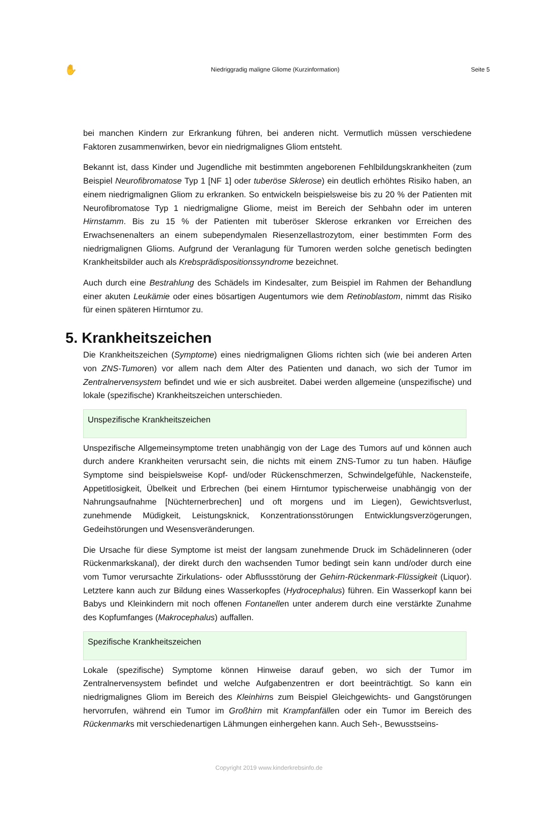✋ Niedriggradig maligne Gliome (Kurzinformation) Seite 5
bei manchen Kindern zur Erkrankung führen, bei anderen nicht. Vermutlich müssen verschiedene Faktoren zusammenwirken, bevor ein niedrigmalignes Gliom entsteht.
Bekannt ist, dass Kinder und Jugendliche mit bestimmten angeborenen Fehlbildungskrankheiten (zum Beispiel Neurofibromatose Typ 1 [NF 1] oder tuberöse Sklerose) ein deutlich erhöhtes Risiko haben, an einem niedrigmalignen Gliom zu erkranken. So entwickeln beispielsweise bis zu 20 % der Patienten mit Neurofibromatose Typ 1 niedrigmaligne Gliome, meist im Bereich der Sehbahn oder im unteren Hirnstamm. Bis zu 15 % der Patienten mit tuberöser Sklerose erkranken vor Erreichen des Erwachsenenalters an einem subependymalen Riesenzellastrozytom, einer bestimmten Form des niedrigmalignen Glioms. Aufgrund der Veranlagung für Tumoren werden solche genetisch bedingten Krankheitsbilder auch als Krebsprädispositionssyndrome bezeichnet.
Auch durch eine Bestrahlung des Schädels im Kindesalter, zum Beispiel im Rahmen der Behandlung einer akuten Leukämie oder eines bösartigen Augentumors wie dem Retinoblastom, nimmt das Risiko für einen späteren Hirntumor zu.
5. Krankheitszeichen
Die Krankheitszeichen (Symptome) eines niedrigmalignen Glioms richten sich (wie bei anderen Arten von ZNS-Tumoren) vor allem nach dem Alter des Patienten und danach, wo sich der Tumor im Zentralnervensystem befindet und wie er sich ausbreitet. Dabei werden allgemeine (unspezifische) und lokale (spezifische) Krankheitszeichen unterschieden.
Unspezifische Krankheitszeichen
Unspezifische Allgemeinsymptome treten unabhängig von der Lage des Tumors auf und können auch durch andere Krankheiten verursacht sein, die nichts mit einem ZNS-Tumor zu tun haben. Häufige Symptome sind beispielsweise Kopf- und/oder Rückenschmerzen, Schwindelgefühle, Nackensteife, Appetitlosigkeit, Übelkeit und Erbrechen (bei einem Hirntumor typischerweise unabhängig von der Nahrungsaufnahme [Nüchternerbrechen] und oft morgens und im Liegen), Gewichtsverlust, zunehmende Müdigkeit, Leistungsknick, Konzentrationsstörungen Entwicklungsverzögerungen, Gedeihstörungen und Wesensveränderungen.
Die Ursache für diese Symptome ist meist der langsam zunehmende Druck im Schädelinneren (oder Rückenmarkskanal), der direkt durch den wachsenden Tumor bedingt sein kann und/oder durch eine vom Tumor verursachte Zirkulations- oder Abflussstörung der Gehirn-Rückenmark-Flüssigkeit (Liquor). Letztere kann auch zur Bildung eines Wasserkopfes (Hydrocephalus) führen. Ein Wasserkopf kann bei Babys und Kleinkindern mit noch offenen Fontanellen unter anderem durch eine verstärkte Zunahme des Kopfumfanges (Makrocephalus) auffallen.
Spezifische Krankheitszeichen
Lokale (spezifische) Symptome können Hinweise darauf geben, wo sich der Tumor im Zentralnervensystem befindet und welche Aufgabenzentren er dort beeinträchtigt. So kann ein niedrigmalignes Gliom im Bereich des Kleinhirns zum Beispiel Gleichgewichts- und Gangstörungen hervorrufen, während ein Tumor im Großhirn mit Krampfanfällen oder ein Tumor im Bereich des Rückenmarks mit verschiedenartigen Lähmungen einhergehen kann. Auch Seh-, Bewusstseins-
Copyright 2019 www.kinderkrebsinfo.de